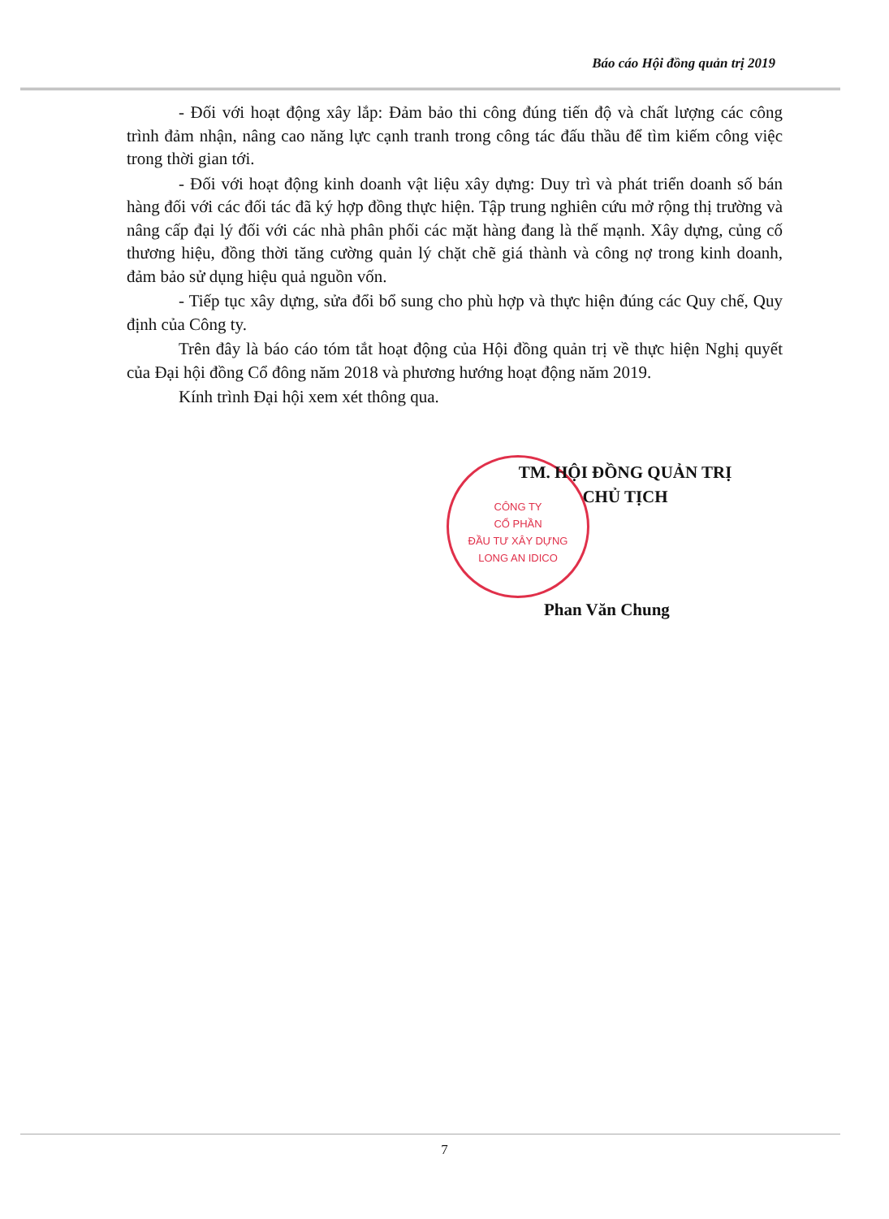Báo cáo Hội đồng quản trị 2019
- Đối với hoạt động xây lắp: Đảm bảo thi công đúng tiến độ và chất lượng các công trình đảm nhận, nâng cao năng lực cạnh tranh trong công tác đấu thầu để tìm kiếm công việc trong thời gian tới.
- Đối với hoạt động kinh doanh vật liệu xây dựng: Duy trì và phát triển doanh số bán hàng đối với các đối tác đã ký hợp đồng thực hiện. Tập trung nghiên cứu mở rộng thị trường và nâng cấp đại lý đối với các nhà phân phối các mặt hàng đang là thế mạnh. Xây dựng, củng cố thương hiệu, đồng thời tăng cường quản lý chặt chẽ giá thành và công nợ trong kinh doanh, đảm bảo sử dụng hiệu quả nguồn vốn.
- Tiếp tục xây dựng, sửa đổi bổ sung cho phù hợp và thực hiện đúng các Quy chế, Quy định của Công ty.
Trên đây là báo cáo tóm tắt hoạt động của Hội đồng quản trị về thực hiện Nghị quyết của Đại hội đồng Cổ đông năm 2018 và phương hướng hoạt động năm 2019.
Kính trình Đại hội xem xét thông qua.
CÔNG TY
CỔ PHẦN
ĐẦU TƯ XÂY DỰNG
LONG AN IDICO
TM. HỘI ĐỒNG QUẢN TRỊ
CHỦ TỊCH
Phan Văn Chung
7